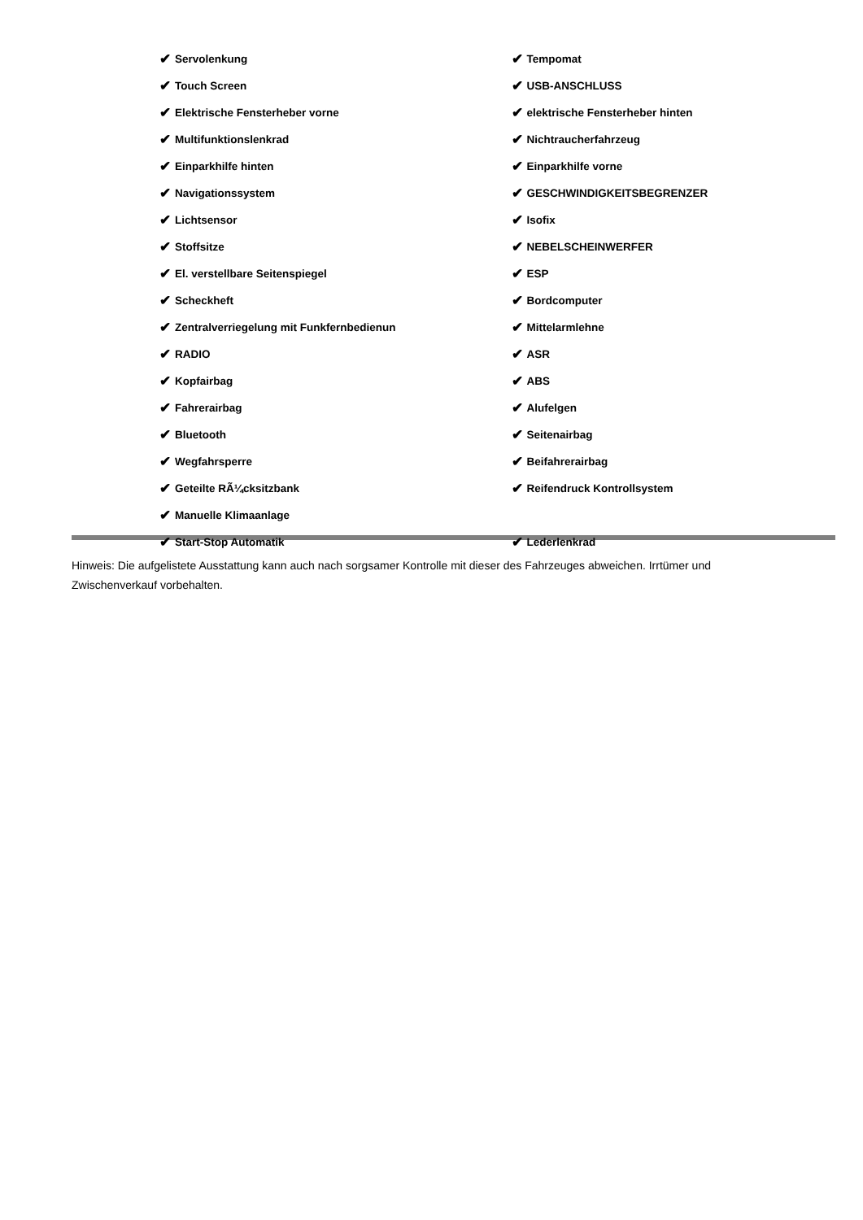✔ Servolenkung
✔ Touch Screen
✔ Elektrische Fensterheber vorne
✔ Multifunktionslenkrad
✔ Einparkhilfe hinten
✔ Navigationssystem
✔ Lichtsensor
✔ Stoffsitze
✔ El. verstellbare Seitenspiegel
✔ Scheckheft
✔ Zentralverriegelung mit Funkfernbedienun
✔ RADIO
✔ Kopfairbag
✔ Fahrerairbag
✔ Bluetooth
✔ Wegfahrsperre
✔ Geteilte RÃ¼cksitzbank
✔ Manuelle Klimaanlage
✔ Start-Stop Automatik
✔ Tempomat
✔ USB-ANSCHLUSS
✔ elektrische Fensterheber hinten
✔ Nichtraucherfahrzeug
✔ Einparkhilfe vorne
✔ GESCHWINDIGKEITSBEGRENZER
✔ Isofix
✔ NEBELSCHEINWERFER
✔ ESP
✔ Bordcomputer
✔ Mittelarmlehne
✔ ASR
✔ ABS
✔ Alufelgen
✔ Seitenairbag
✔ Beifahrerairbag
✔ Reifendruck Kontrollsystem
✔ Lederlenkrad
Hinweis: Die aufgelistete Ausstattung kann auch nach sorgsamer Kontrolle mit dieser des Fahrzeuges abweichen. Irrtümer und Zwischenverkauf vorbehalten.